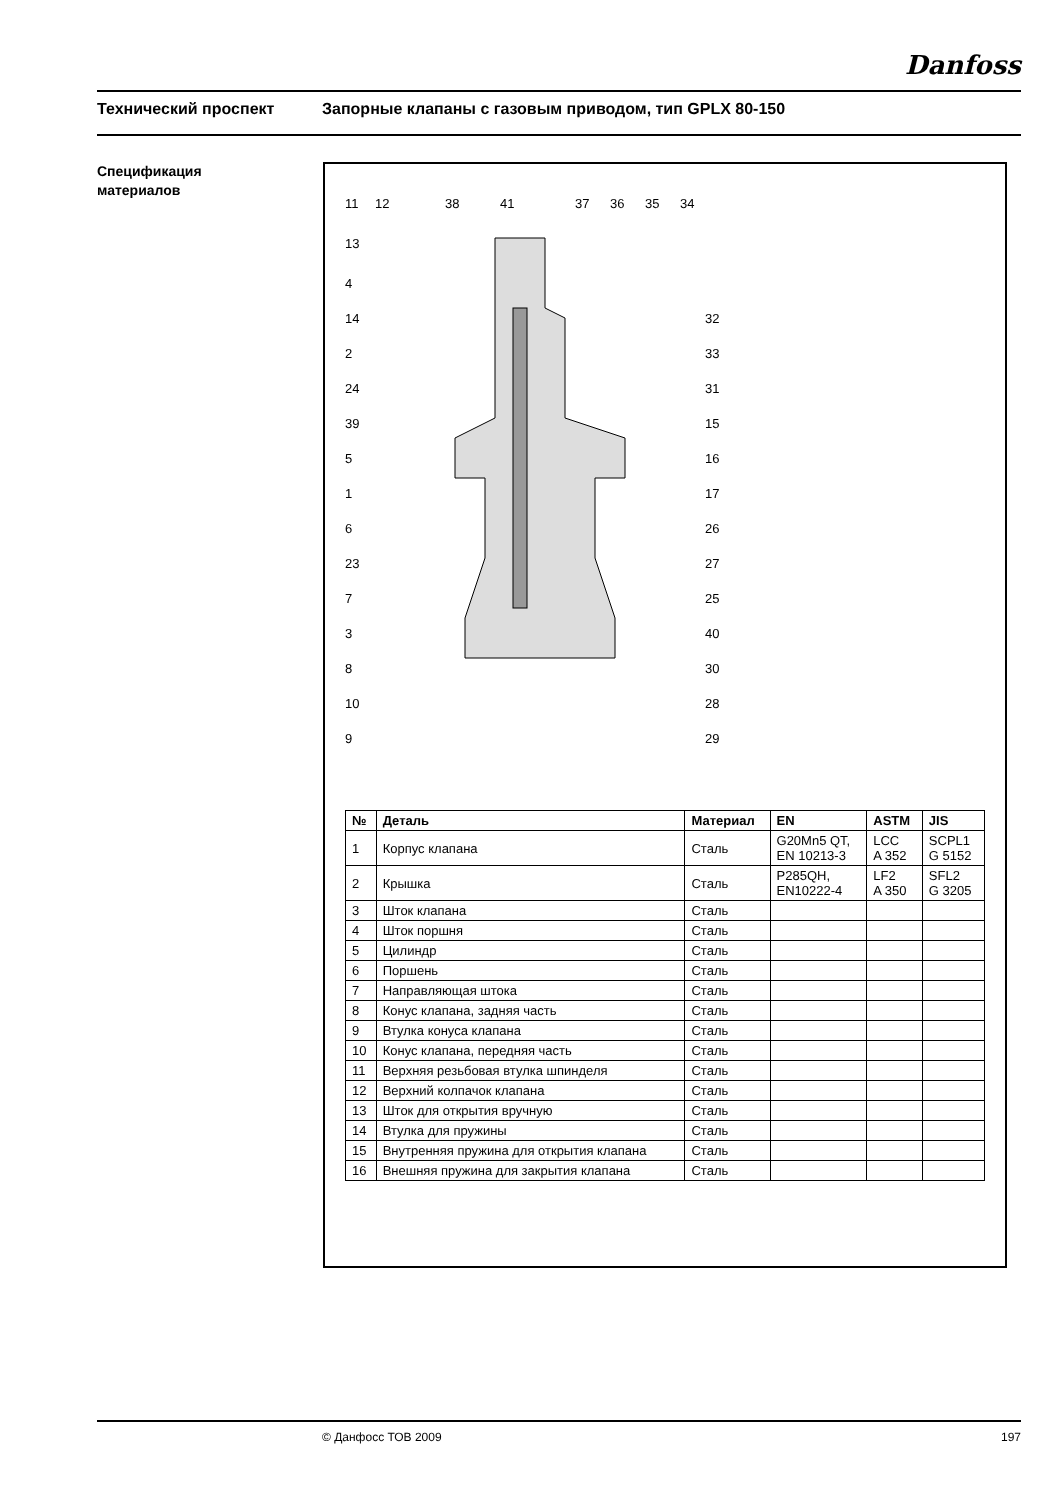Danfoss
Технический проспект Запорные клапаны с газовым приводом, тип GPLX 80-150
Спецификация
материалов
11
12
38
41
37
36
35
34
13
4
14
2
24
39
5
1
6
23
7
3
8
10
9
32
33
31
15
16
17
26
27
25
40
30
28
29
| № | Деталь | Материал | EN | ASTM | JIS |
| --- | --- | --- | --- | --- | --- |
| 1 | Корпус клапана | Сталь | G20Mn5 QT, EN 10213-3 | LCC A 352 | SCPL1 G 5152 |
| 2 | Крышка | Сталь | P285QH, EN10222-4 | LF2 A 350 | SFL2 G 3205 |
| 3 | Шток клапана | Сталь | | | |
| 4 | Шток поршня | Сталь | | | |
| 5 | Цилиндр | Сталь | | | |
| 6 | Поршень | Сталь | | | |
| 7 | Направляющая штока | Сталь | | | |
| 8 | Конус клапана, задняя часть | Сталь | | | |
| 9 | Втулка конуса клапана | Сталь | | | |
| 10 | Конус клапана, передняя часть | Сталь | | | |
| 11 | Верхняя резьбовая втулка шпинделя | Сталь | | | |
| 12 | Верхний колпачок клапана | Сталь | | | |
| 13 | Шток для открытия вручную | Сталь | | | |
| 14 | Втулка для пружины | Сталь | | | |
| 15 | Внутренняя пружина для открытия клапана | Сталь | | | |
| 16 | Внешняя пружина для закрытия клапана | Сталь | | | |
© Данфосс ТОВ 2009 197